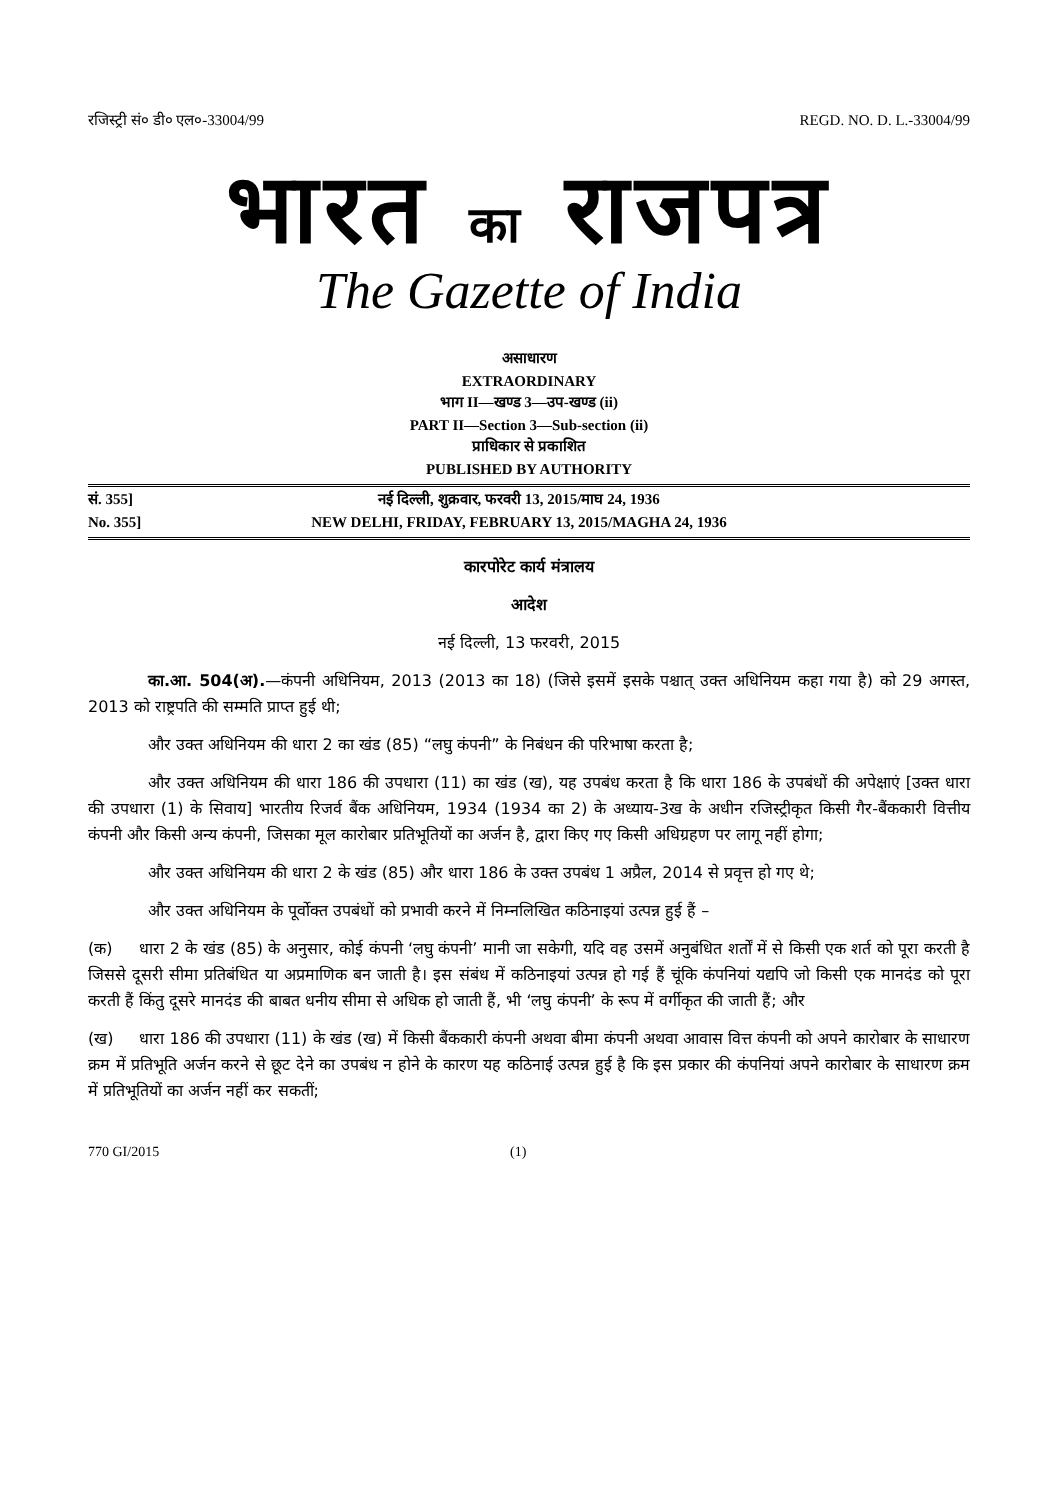रजिस्ट्री सं० डी० एल०-33004/99 REGD. NO. D. L.-33004/99
भारत का राजपत्र
The Gazette of India
असाधारण
EXTRAORDINARY
भाग II—खण्ड 3—उप-खण्ड (ii)
PART II—Section 3—Sub-section (ii)
प्राधिकार से प्रकाशित
PUBLISHED BY AUTHORITY
सं. 355] नई दिल्ली, शुक्रवार, फरवरी 13, 2015/माघ 24, 1936
No. 355] NEW DELHI, FRIDAY, FEBRUARY 13, 2015/MAGHA 24, 1936
कारपोरेट कार्य मंत्रालय
आदेश
नई दिल्ली, 13 फरवरी, 2015
का.आ. 504(अ).—कंपनी अधिनियम, 2013 (2013 का 18) (जिसे इसमें इसके पश्चात् उक्त अधिनियम कहा गया है) को 29 अगस्त, 2013 को राष्ट्रपति की सम्मति प्राप्त हुई थी;
और उक्त अधिनियम की धारा 2 का खंड (85) “लघु कंपनी” के निबंधन की परिभाषा करता है;
और उक्त अधिनियम की धारा 186 की उपधारा (11) का खंड (ख), यह उपबंध करता है कि धारा 186 के उपबंधों की अपेक्षाएं [उक्त धारा की उपधारा (1) के सिवाय] भारतीय रिजर्व बैंक अधिनियम, 1934 (1934 का 2) के अध्याय-3ख के अधीन रजिस्ट्रीकृत किसी गैर-बैंककारी वित्तीय कंपनी और किसी अन्य कंपनी, जिसका मूल कारोबार प्रतिभूतियों का अर्जन है, द्वारा किए गए किसी अधिग्रहण पर लागू नहीं होगा;
और उक्त अधिनियम की धारा 2 के खंड (85) और धारा 186 के उक्त उपबंध 1 अप्रैल, 2014 से प्रवृत्त हो गए थे;
और उक्त अधिनियम के पूर्वोक्त उपबंधों को प्रभावी करने में निम्नलिखित कठिनाइयां उत्पन्न हुई हैं –
(क) धारा 2 के खंड (85) के अनुसार, कोई कंपनी ‘लघु कंपनी’ मानी जा सकेगी, यदि वह उसमें अनुबंधित शर्तों में से किसी एक शर्त को पूरा करती है जिससे दूसरी सीमा प्रतिबंधित या अप्रमाणिक बन जाती है। इस संबंध में कठिनाइयां उत्पन्न हो गई हैं चूंकि कंपनियां यद्यपि जो किसी एक मानदंड को पूरा करती हैं किंतु दूसरे मानदंड की बाबत धनीय सीमा से अधिक हो जाती हैं, भी ‘लघु कंपनी’ के रूप में वर्गीकृत की जाती हैं; और
(ख) धारा 186 की उपधारा (11) के खंड (ख) में किसी बैंककारी कंपनी अथवा बीमा कंपनी अथवा आवास वित्त कंपनी को अपने कारोबार के साधारण क्रम में प्रतिभूति अर्जन करने से छूट देने का उपबंध न होने के कारण यह कठिनाई उत्पन्न हुई है कि इस प्रकार की कंपनियां अपने कारोबार के साधारण क्रम में प्रतिभूतियों का अर्जन नहीं कर सकतीं;
770 GI/2015 (1)